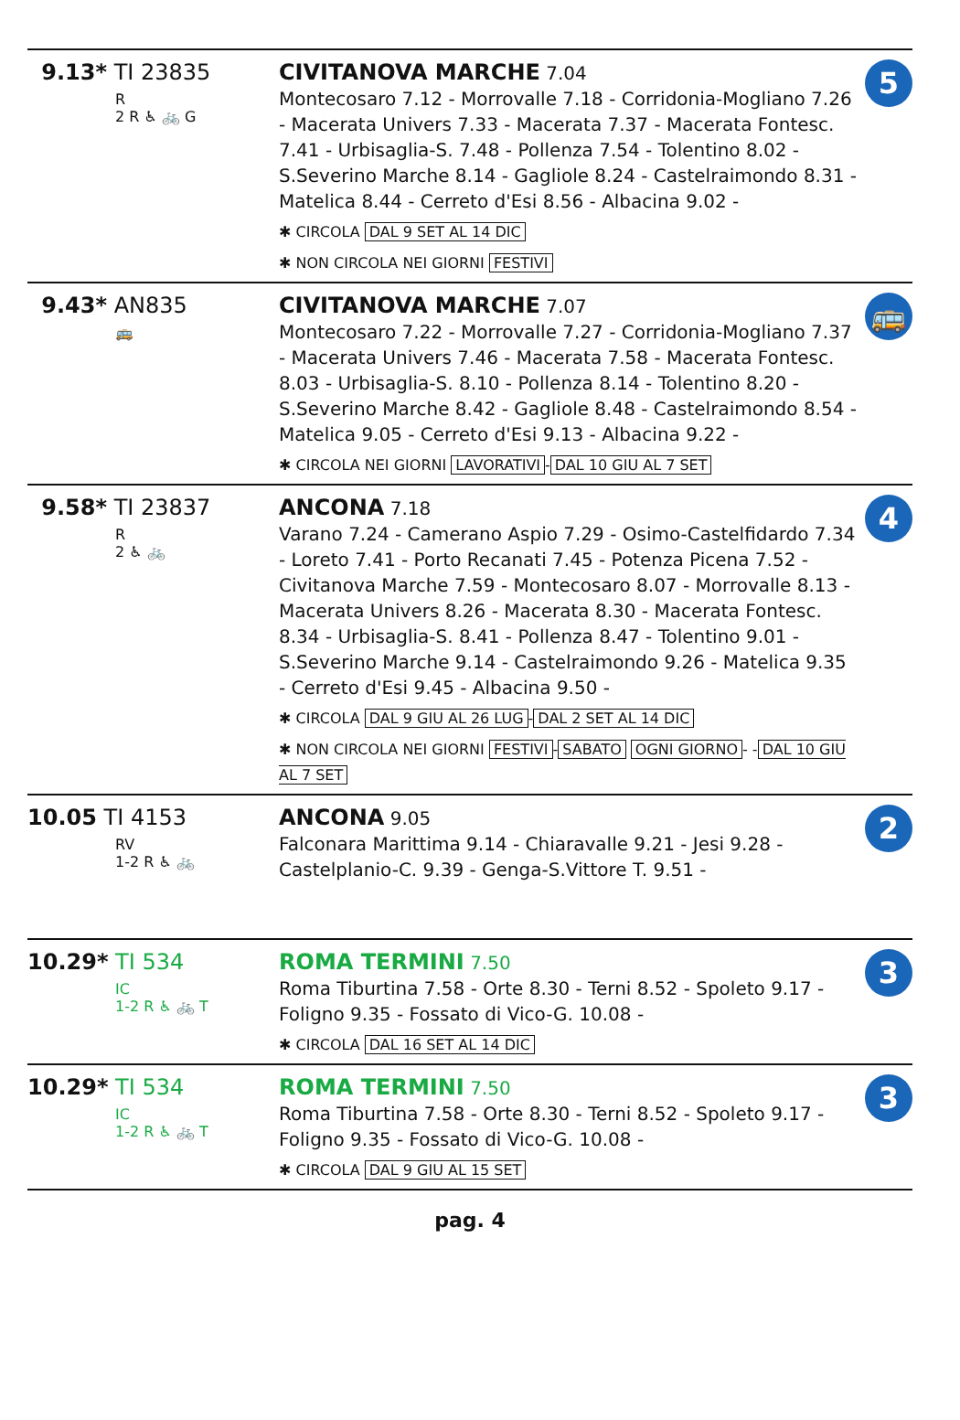| 9.13* TI 23835 R 2 R ♿ 🚲 G | CIVITANOVA MARCHE 7.04 Montecosaro 7.12 - Morrovalle 7.18 - Corridonia-Mogliano 7.26 - Macerata Univers 7.33 - Macerata 7.37 - Macerata Fontesc. 7.41 - Urbisaglia-S. 7.48 - Pollenza 7.54 - Tolentino 8.02 - S.Severino Marche 8.14 - Gagliole 8.24 - Castelraimondo 8.31 - Matelica 8.44 - Cerreto d'Esi 8.56 - Albacina 9.02 - ✱ CIRCOLA DAL 9 SET AL 14 DIC ✱ NON CIRCOLA NEI GIORNI FESTIVI | 5 |
| 9.43* AN835 🚌 | CIVITANOVA MARCHE 7.07 Montecosaro 7.22 - Morrovalle 7.27 - Corridonia-Mogliano 7.37 - Macerata Univers 7.46 - Macerata 7.58 - Macerata Fontesc. 8.03 - Urbisaglia-S. 8.10 - Pollenza 8.14 - Tolentino 8.20 - S.Severino Marche 8.42 - Gagliole 8.48 - Castelraimondo 8.54 - Matelica 9.05 - Cerreto d'Esi 9.13 - Albacina 9.22 - ✱ CIRCOLA NEI GIORNI LAVORATIVI - DAL 10 GIU AL 7 SET | 🚌 |
| 9.58* TI 23837 R 2 ♿ 🚲 | ANCONA 7.18 Varano 7.24 - Camerano Aspio 7.29 - Osimo-Castelfidardo 7.34 - Loreto 7.41 - Porto Recanati 7.45 - Potenza Picena 7.52 - Civitanova Marche 7.59 - Montecosaro 8.07 - Morrovalle 8.13 - Macerata Univers 8.26 - Macerata 8.30 - Macerata Fontesc. 8.34 - Urbisaglia-S. 8.41 - Pollenza 8.47 - Tolentino 9.01 - S.Severino Marche 9.14 - Castelraimondo 9.26 - Matelica 9.35 - Cerreto d'Esi 9.45 - Albacina 9.50 - ✱ CIRCOLA DAL 9 GIU AL 26 LUG - DAL 2 SET AL 14 DIC ✱ NON CIRCOLA NEI GIORNI FESTIVI - SABATO OGNI GIORNO - - DAL 10 GIU AL 7 SET | 4 |
| 10.05 TI 4153 RV 1-2 R ♿ 🚲 | ANCONA 9.05 Falconara Marittima 9.14 - Chiaravalle 9.21 - Jesi 9.28 - Castelplanio-C. 9.39 - Genga-S.Vittore T. 9.51 - | 2 |
| 10.29* TI 534 IC 1-2 R ♿ 🚲 T | ROMA TERMINI 7.50 Roma Tiburtina 7.58 - Orte 8.30 - Terni 8.52 - Spoleto 9.17 - Foligno 9.35 - Fossato di Vico-G. 10.08 - ✱ CIRCOLA DAL 16 SET AL 14 DIC | 3 |
| 10.29* TI 534 IC 1-2 R ♿ 🚲 T | ROMA TERMINI 7.50 Roma Tiburtina 7.58 - Orte 8.30 - Terni 8.52 - Spoleto 9.17 - Foligno 9.35 - Fossato di Vico-G. 10.08 - ✱ CIRCOLA DAL 9 GIU AL 15 SET | 3 |
pag. 4